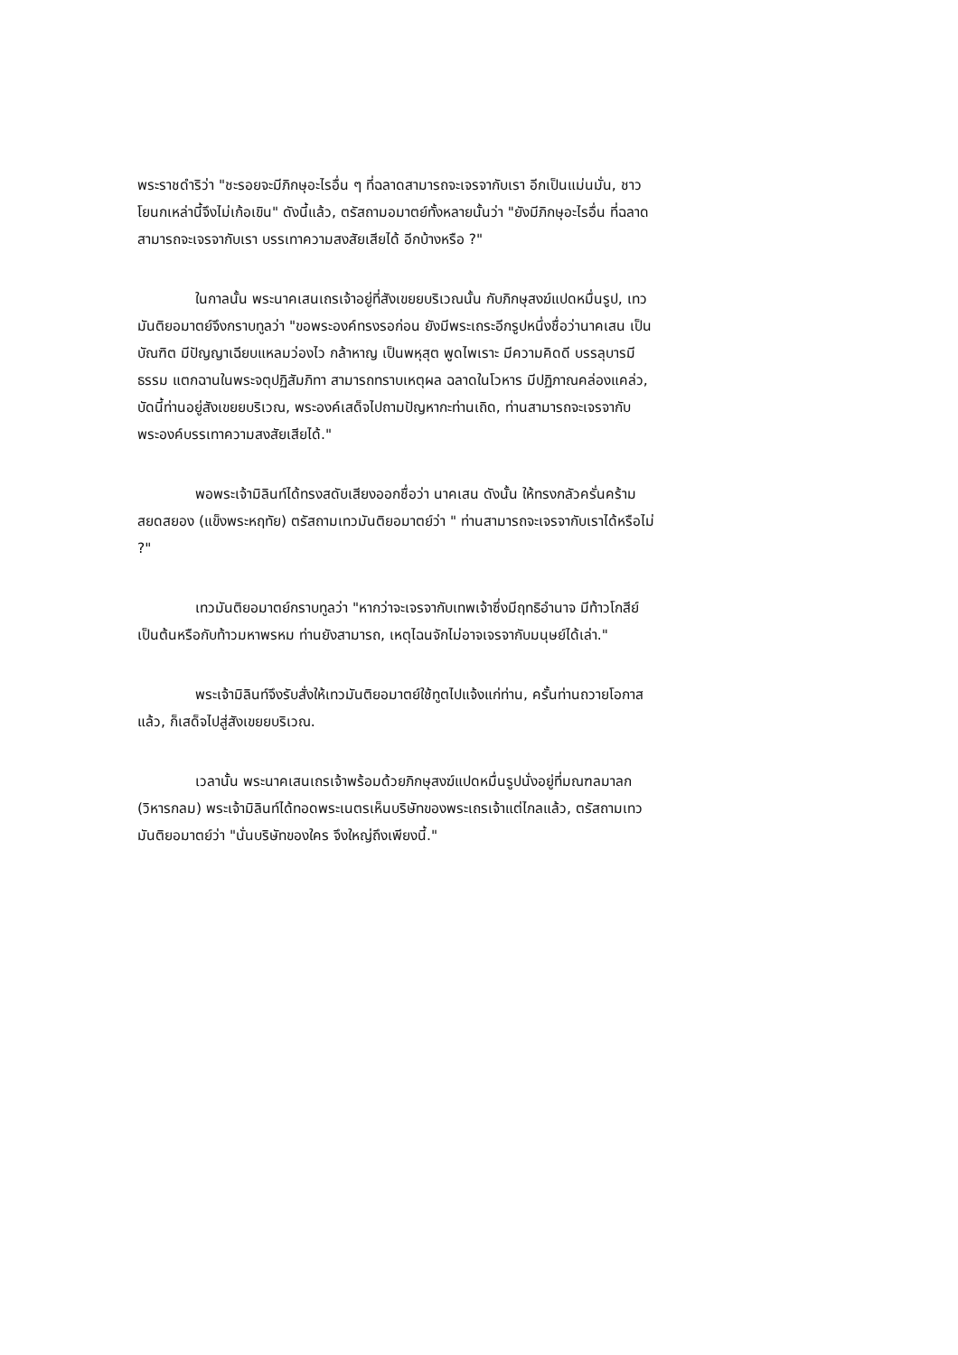พระราชดำริว่า "ชะรอยจะมีภิกษุอะไรอื่น ๆ ที่ฉลาดสามารถจะเจรจากับเรา อีกเป็นแม่นมั่น, ชาวโยนกเหล่านี้จึงไม่เก้อเขิน" ดังนี้แล้ว, ตรัสถามอมาตย์ทั้งหลายนั้นว่า "ยังมีภิกษุอะไรอื่น ที่ฉลาดสามารถจะเจรจากับเรา บรรเทาความสงสัยเสียได้ อีกบ้างหรือ ?"
ในกาลนั้น พระนาคเสนเถรเจ้าอยู่ที่สังเขยยบริเวณนั้น กับภิกษุสงฆ์แปดหมื่นรูป, เทวมันติยอมาตย์จึงกราบทูลว่า "ขอพระองค์ทรงรอก่อน ยังมีพระเถระอีกรูปหนึ่งชื่อว่านาคเสน เป็นบัณฑิต มีปัญญาเฉียบแหลมว่องไว กล้าหาญ เป็นพหุสุต พูดไพเราะ มีความคิดดี บรรลุบารมีธรรม แตกฉานในพระจตุปฏิสัมภิทา สามารถทราบเหตุผล ฉลาดในโวหาร มีปฏิภาณคล่องแคล่ว, บัดนี้ท่านอยู่สังเขยยบริเวณ, พระองค์เสด็จไปถามปัญหากะท่านเถิด, ท่านสามารถจะเจรจากับพระองค์บรรเทาความสงสัยเสียได้."
พอพระเจ้ามิลินท์ได้ทรงสดับเสียงออกชื่อว่า นาคเสน ดังนั้น ให้ทรงกลัวครั่นคร้ามสยดสยอง (แข็งพระหฤทัย) ตรัสถามเทวมันติยอมาตย์ว่า " ท่านสามารถจะเจรจากับเราได้หรือไม่ ?"
เทวมันติยอมาตย์กราบทูลว่า "หากว่าจะเจรจากับเทพเจ้าซึ่งมีฤทธิอำนาจ มีท้าวโกสีย์เป็นต้นหรือกับท้าวมหาพรหม ท่านยังสามารถ, เหตุไฉนจักไม่อาจเจรจากับมนุษย์ได้เล่า."
พระเจ้ามิลินท์จึงรับสั่งให้เทวมันติยอมาตย์ใช้ทูตไปแจ้งแก่ท่าน, ครั้นท่านถวายโอกาสแล้ว, ก็เสด็จไปสู่สังเขยยบริเวณ.
เวลานั้น พระนาคเสนเถรเจ้าพร้อมด้วยภิกษุสงฆ์แปดหมื่นรูปนั่งอยู่ที่มณฑลมาลก (วิหารกลม) พระเจ้ามิลินท์ได้ทอดพระเนตรเห็นบริษัทของพระเถรเจ้าแต่ไกลแล้ว, ตรัสถามเทวมันติยอมาตย์ว่า "นั่นบริษัทของใคร จึงใหญ่ถึงเพียงนี้."